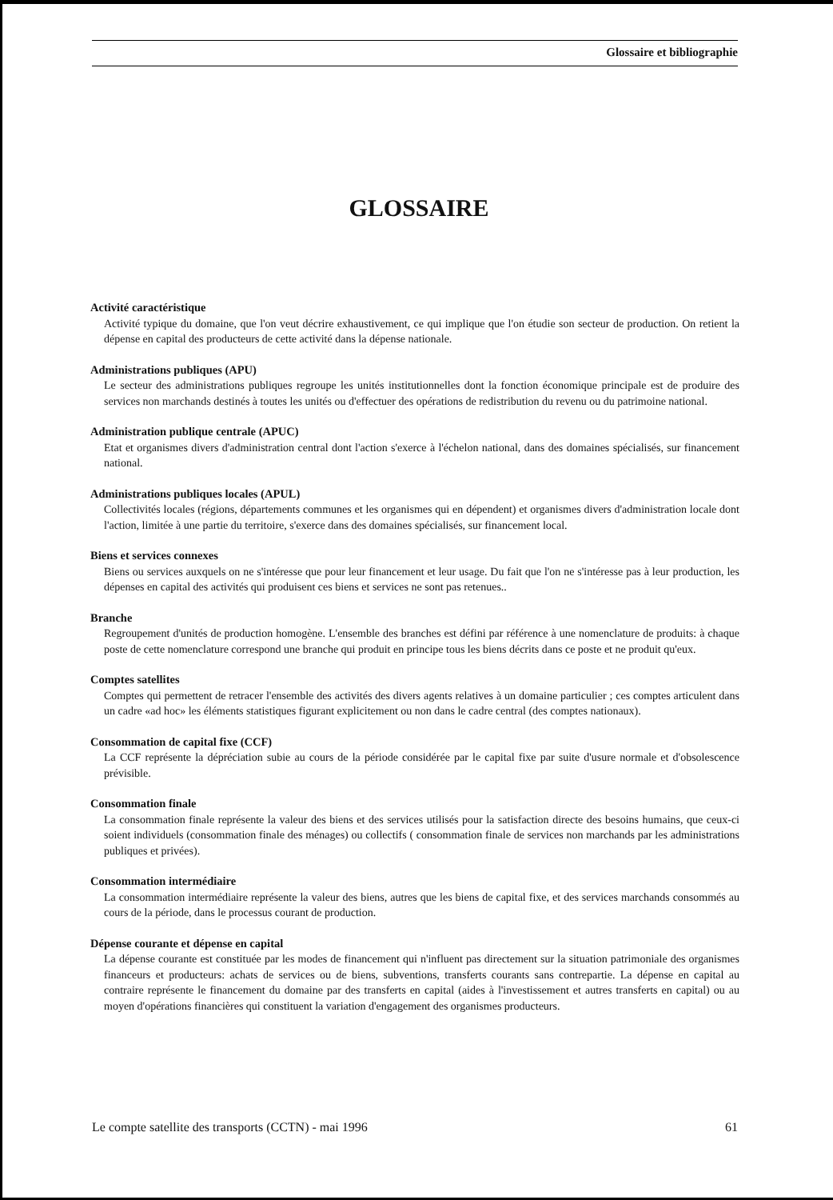Glossaire et bibliographie
GLOSSAIRE
Activité caractéristique
Activité typique du domaine, que l'on veut décrire exhaustivement, ce qui implique que l'on étudie son secteur de production. On retient la dépense en capital des producteurs de cette activité dans la dépense nationale.
Administrations publiques (APU)
Le secteur des administrations publiques regroupe les unités institutionnelles dont la fonction économique principale est de produire des services non marchands destinés à toutes les unités ou d'effectuer des opérations de redistribution du revenu ou du patrimoine national.
Administration publique centrale (APUC)
Etat et organismes divers d'administration central dont l'action s'exerce à l'échelon national, dans des domaines spécialisés, sur financement national.
Administrations publiques locales (APUL)
Collectivités locales (régions, départements communes et les organismes qui en dépendent) et organismes divers d'administration locale dont l'action, limitée à une partie du territoire, s'exerce dans des domaines spécialisés, sur financement local.
Biens et services connexes
Biens ou services auxquels on ne s'intéresse que pour leur financement et leur usage. Du fait que l'on ne s'intéresse pas à leur production, les dépenses en capital des activités qui produisent ces biens et services ne sont pas retenues..
Branche
Regroupement d'unités de production homogène. L'ensemble des branches est défini par référence à une nomenclature de produits: à chaque poste de cette nomenclature correspond une branche qui produit en principe tous les biens décrits dans ce poste et ne produit qu'eux.
Comptes satellites
Comptes qui permettent de retracer l'ensemble des activités des divers agents relatives à un domaine particulier ; ces comptes articulent dans un cadre «ad hoc» les éléments statistiques figurant explicitement ou non dans le cadre central (des comptes nationaux).
Consommation de capital fixe (CCF)
La CCF représente la dépréciation subie au cours de la période considérée par le capital fixe par suite d'usure normale et d'obsolescence prévisible.
Consommation finale
La consommation finale représente la valeur des biens et des services utilisés pour la satisfaction directe des besoins humains, que ceux-ci soient individuels (consommation finale des ménages) ou collectifs ( consommation finale de services non marchands par les administrations publiques et privées).
Consommation intermédiaire
La consommation intermédiaire représente la valeur des biens, autres que les biens de capital fixe, et des services marchands consommés au cours de la période, dans le processus courant de production.
Dépense courante et dépense en capital
La dépense courante est constituée par les modes de financement qui n'influent pas directement sur la situation patrimoniale des organismes financeurs et producteurs: achats de services ou de biens, subventions, transferts courants sans contrepartie. La dépense en capital au contraire représente le financement du domaine par des transferts en capital (aides à l'investissement et autres transferts en capital) ou au moyen d'opérations financières qui constituent la variation d'engagement des organismes producteurs.
Le compte satellite des transports (CCTN) - mai 1996 61